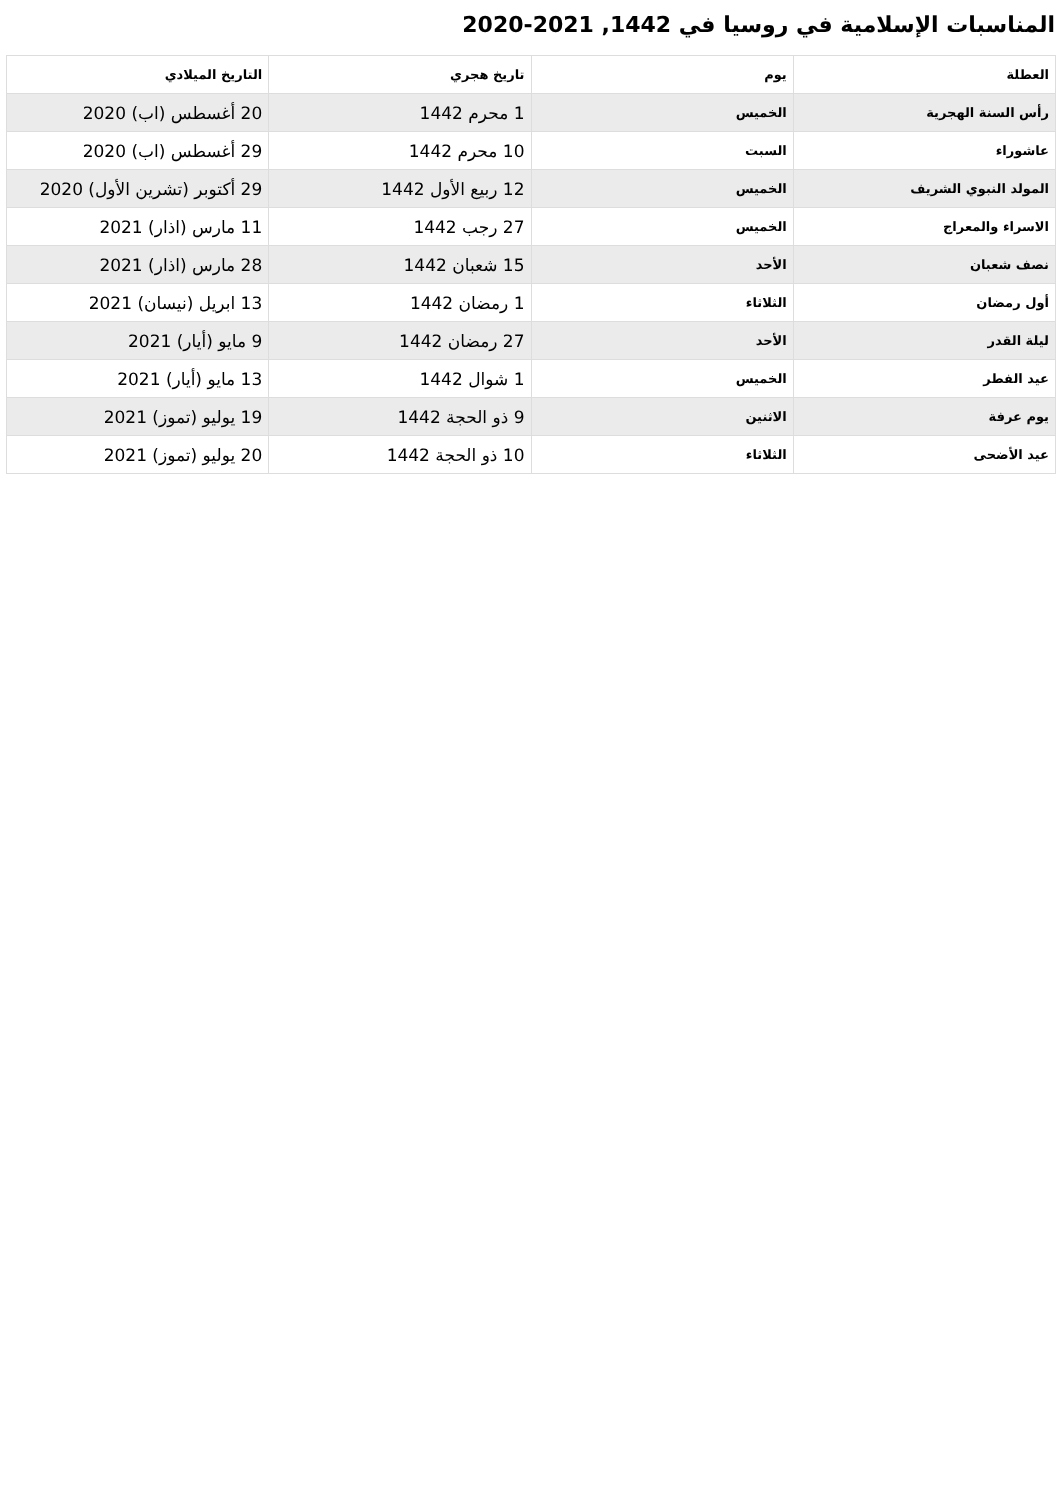المناسبات الإسلامية في روسيا في 1442, 2021-2020
| العطلة | يوم | تاريخ هجري | التاريخ الميلادي |
| --- | --- | --- | --- |
| رأس السنة الهجرية | الخميس | 1 محرم 1442 | 20 أغسطس (اب) 2020 |
| عاشوراء | السبت | 10 محرم 1442 | 29 أغسطس (اب) 2020 |
| المولد النبوي الشريف | الخميس | 12 ربيع الأول 1442 | 29 أكتوبر (تشرين الأول) 2020 |
| الاسراء والمعراج | الخميس | 27 رجب 1442 | 11 مارس (اذار) 2021 |
| نصف شعبان | الأحد | 15 شعبان 1442 | 28 مارس (اذار) 2021 |
| أول رمضان | الثلاثاء | 1 رمضان 1442 | 13 ابريل (نيسان) 2021 |
| ليلة القدر | الأحد | 27 رمضان 1442 | 9 مايو (أيار) 2021 |
| عيد الفطر | الخميس | 1 شوال 1442 | 13 مايو (أيار) 2021 |
| يوم عرفة | الاثنين | 9 ذو الحجة 1442 | 19 يوليو (تموز) 2021 |
| عيد الأضحى | الثلاثاء | 10 ذو الحجة 1442 | 20 يوليو (تموز) 2021 |